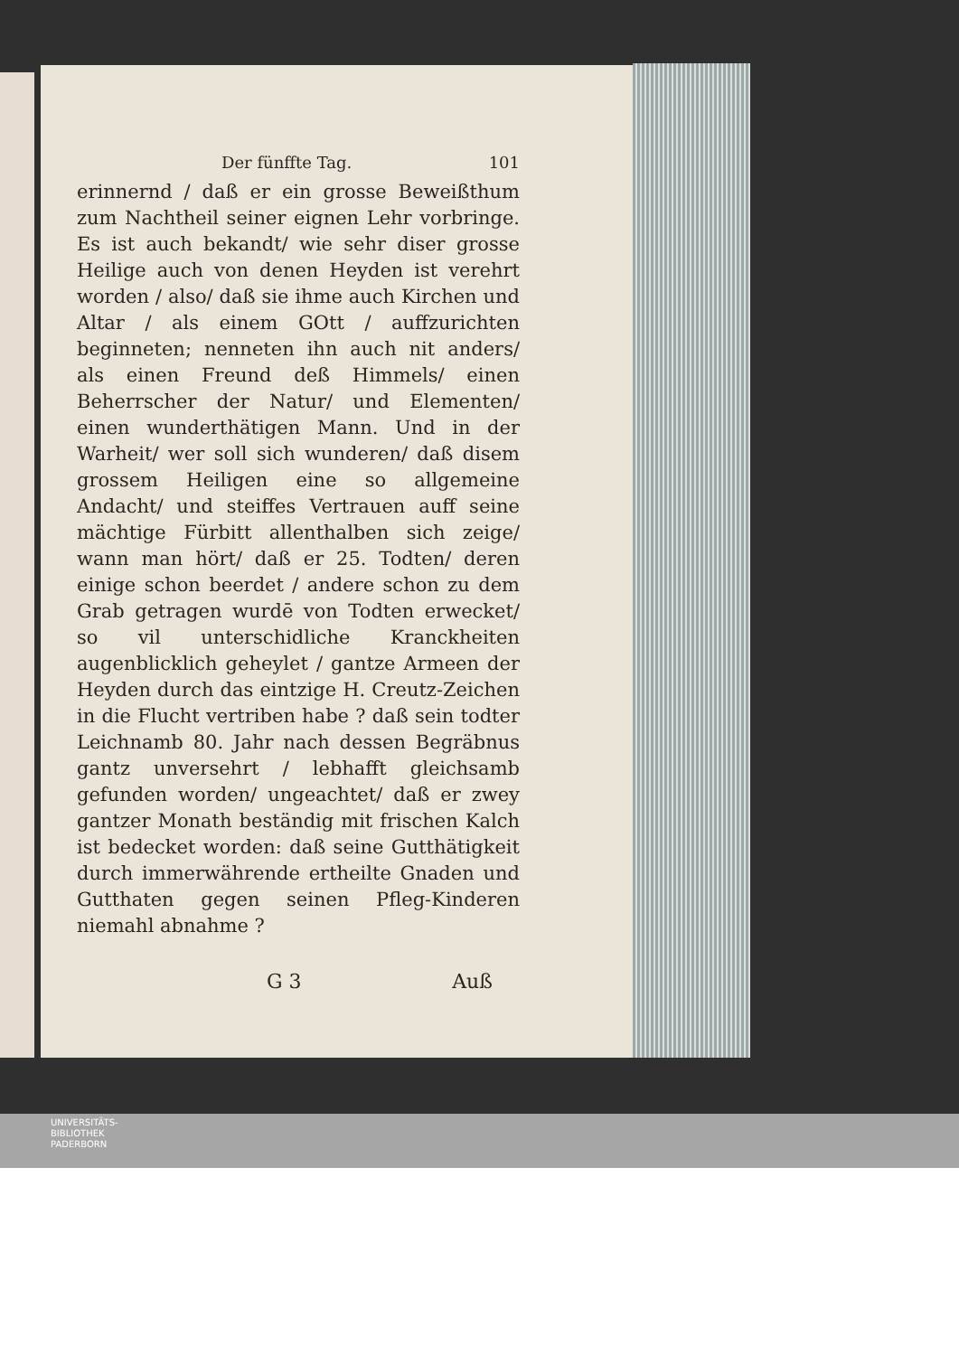Der fünffte Tag. 101
erinnernd / daß er ein grosse Beweißthum zum Nachtheil seiner eignen Lehr vorbringe. Es ist auch bekandt/ wie sehr diser grosse Heilige auch von denen Heyden ist verehrt worden / also/ daß sie ihme auch Kirchen und Altar / als einem GOtt / auffzurichten beginneten; nenneten ihn auch nit anders/ als einen Freund deß Himmels/ einen Beherrscher der Natur/ und Elementen/ einen wunderthätigen Mann. Und in der Warheit/ wer soll sich wunderen/ daß disem grossem Heiligen eine so allgemeine Andacht/ und steiffes Vertrauen auff seine mächtige Fürbitt allenthalben sich zeige/ wann man hört/ daß er 25. Todten/ deren einige schon beerdet / andere schon zu dem Grab getragen wurdē von Todten erwecket/ so vil unterschidliche Kranckheiten augenblicklich geheylet / gantze Armeen der Heyden durch das eintzige H. Creutz-Zeichen in die Flucht vertriben habe ? daß sein todter Leichnamb 80. Jahr nach dessen Begräbnus gantz unversehrt / lebhafft gleichsamb gefunden worden/ ungeachtet/ daß er zwey gantzer Monath beständig mit frischen Kalch ist bedecket worden: daß seine Gutthätigkeit durch immerwährende ertheilte Gnaden und Gutthaten gegen seinen Pfleg-Kinderen niemahl abnahme ?
G 3 Auß
UNIVERSITÄTS-
BIBLIOTHEK
PADERBORN